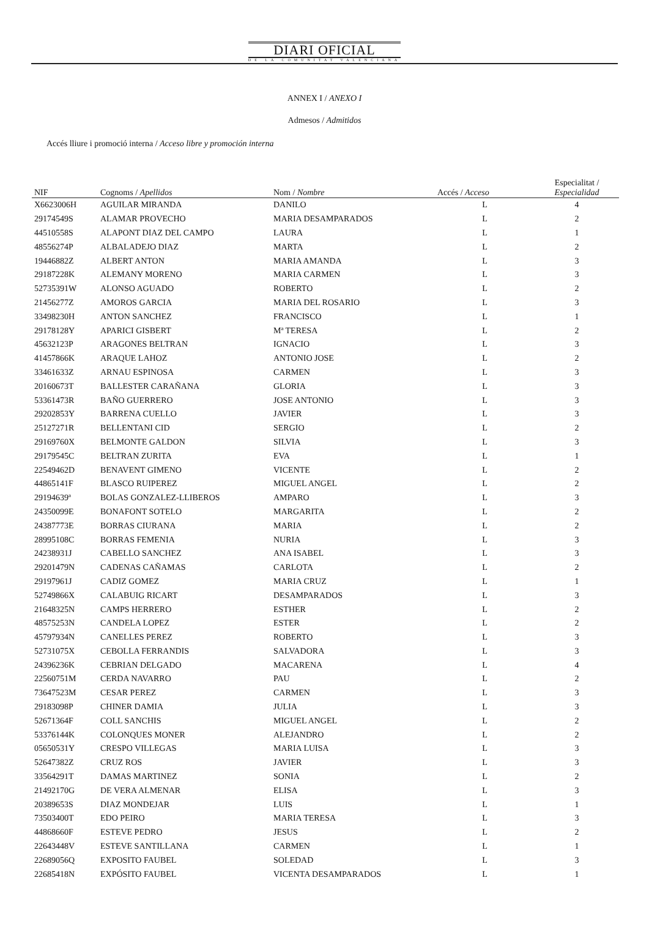DIARI OFICIAL
DE LA COMUNITAT VALENCIANA
ANNEX I / ANEXO I
Admesos / Admitidos
Accés lliure i promoció interna / Acceso libre y promoción interna
| NIF | Cognoms / Apellidos | Nom / Nombre | Accés / Acceso | Especialitat / Especialidad |
| --- | --- | --- | --- | --- |
| X6623006H | AGUILAR MIRANDA | DANILO | L | 4 |
| 29174549S | ALAMAR PROVECHO | MARIA DESAMPARADOS | L | 2 |
| 44510558S | ALAPONT DIAZ DEL CAMPO | LAURA | L | 1 |
| 48556274P | ALBALADEJO DIAZ | MARTA | L | 2 |
| 19446882Z | ALBERT ANTON | MARIA AMANDA | L | 3 |
| 29187228K | ALEMANY MORENO | MARIA CARMEN | L | 3 |
| 52735391W | ALONSO AGUADO | ROBERTO | L | 2 |
| 21456277Z | AMOROS GARCIA | MARIA DEL ROSARIO | L | 3 |
| 33498230H | ANTON SANCHEZ | FRANCISCO | L | 1 |
| 29178128Y | APARICI GISBERT | Mª TERESA | L | 2 |
| 45632123P | ARAGONES BELTRAN | IGNACIO | L | 3 |
| 41457866K | ARAQUE LAHOZ | ANTONIO JOSE | L | 2 |
| 33461633Z | ARNAU ESPINOSA | CARMEN | L | 3 |
| 20160673T | BALLESTER CARAÑANA | GLORIA | L | 3 |
| 53361473R | BAÑO GUERRERO | JOSE ANTONIO | L | 3 |
| 29202853Y | BARRENA CUELLO | JAVIER | L | 3 |
| 25127271R | BELLENTANI CID | SERGIO | L | 2 |
| 29169760X | BELMONTE GALDON | SILVIA | L | 3 |
| 29179545C | BELTRAN ZURITA | EVA | L | 1 |
| 22549462D | BENAVENT GIMENO | VICENTE | L | 2 |
| 44865141F | BLASCO RUIPEREZ | MIGUEL ANGEL | L | 2 |
| 29194639ª | BOLAS GONZALEZ-LLIBEROS | AMPARO | L | 3 |
| 24350099E | BONAFONT SOTELO | MARGARITA | L | 2 |
| 24387773E | BORRAS CIURANA | MARIA | L | 2 |
| 28995108C | BORRAS FEMENIA | NURIA | L | 3 |
| 24238931J | CABELLO SANCHEZ | ANA ISABEL | L | 3 |
| 29201479N | CADENAS CAÑAMAS | CARLOTA | L | 2 |
| 29197961J | CADIZ GOMEZ | MARIA CRUZ | L | 1 |
| 52749866X | CALABUIG RICART | DESAMPARADOS | L | 3 |
| 21648325N | CAMPS HERRERO | ESTHER | L | 2 |
| 48575253N | CANDELA LOPEZ | ESTER | L | 2 |
| 45797934N | CANELLES PEREZ | ROBERTO | L | 3 |
| 52731075X | CEBOLLA FERRANDIS | SALVADORA | L | 3 |
| 24396236K | CEBRIAN DELGADO | MACARENA | L | 4 |
| 22560751M | CERDA NAVARRO | PAU | L | 2 |
| 73647523M | CESAR PEREZ | CARMEN | L | 3 |
| 29183098P | CHINER DAMIA | JULIA | L | 3 |
| 52671364F | COLL SANCHIS | MIGUEL ANGEL | L | 2 |
| 53376144K | COLONQUES MONER | ALEJANDRO | L | 2 |
| 05650531Y | CRESPO VILLEGAS | MARIA LUISA | L | 3 |
| 52647382Z | CRUZ ROS | JAVIER | L | 3 |
| 33564291T | DAMAS MARTINEZ | SONIA | L | 2 |
| 21492170G | DE VERA ALMENAR | ELISA | L | 3 |
| 20389653S | DIAZ MONDEJAR | LUIS | L | 1 |
| 73503400T | EDO PEIRO | MARIA TERESA | L | 3 |
| 44868660F | ESTEVE PEDRO | JESUS | L | 2 |
| 22643448V | ESTEVE SANTILLANA | CARMEN | L | 1 |
| 22689056Q | EXPOSITO FAUBEL | SOLEDAD | L | 3 |
| 22685418N | EXPÓSITO FAUBEL | VICENTA DESAMPARADOS | L | 1 |